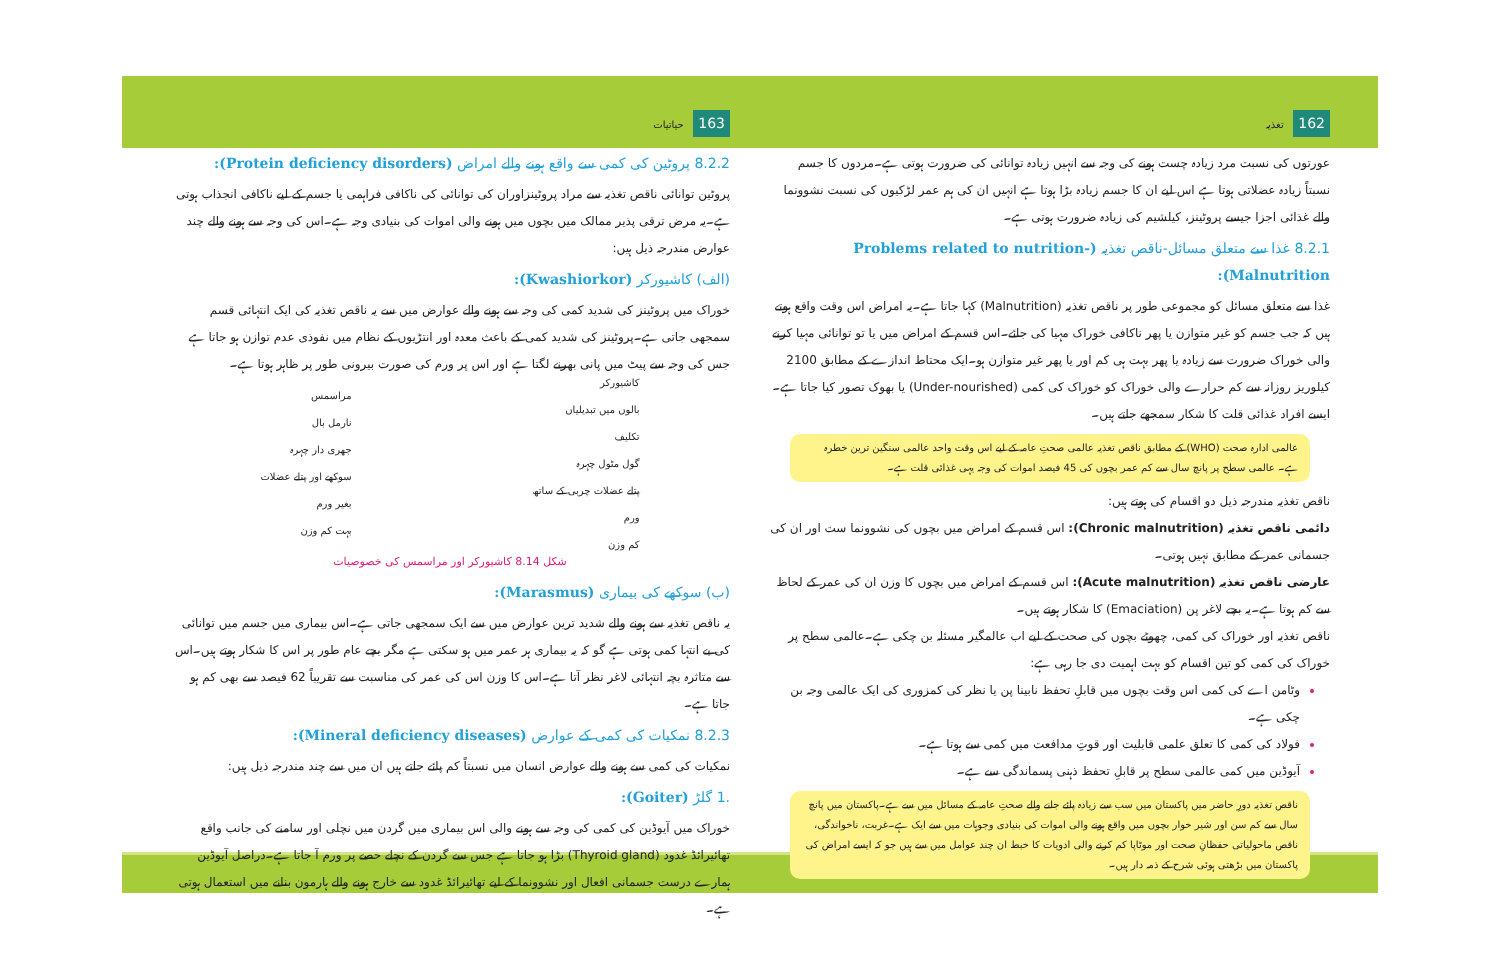163 حیاتیات
8.2.2 پروٹین کی کمی سے واقع ہونے والے امراض (Protein deficiency disorders):
پروٹین توانائی ناقص تغذیہ سے مراد پروٹینزاوران کی توانائی کی ناکافی فراہمی یا جسم کے لیے ناکافی انجذاب ہوتی ہے۔یہ مرض ترقی پذیر ممالک میں بچوں میں ہونے والی اموات کی بنیادی وجہ ہے۔اس کی وجہ سے ہونے والے چند عوارض مندرجہ ذیل ہیں:
(الف) کاشیورکر (Kwashiorkor):
خوراک میں پروٹینز کی شدید کمی کی وجہ سے ہونے والے عوارض میں سے یہ ناقص تغذیہ کی ایک انتہائی قسم سمجھی جاتی ہے۔پروٹینز کی شدید کمی کے باعث معدہ اور انتڑیوں کے نظام میں نفوذی عدم توازن ہو جاتا ہے جس کی وجہ سے پیٹ میں پانی بھرنے لگتا ہے اور اس پر ورم کی صورت بیرونی طور پر ظاہر ہوتا ہے۔
کاشیورکر
بالوں میں تبدیلیاں
تکلیف
گول مٹول چہرہ
پتلے عضلات چربی کے ساتھ
ورم
کم وزن
مراسمس
نارمل بال
جھری دار چہرہ
سوکھے اور پتلے عضلات
بغیر ورم
بہت کم وزن
شکل 8.14 کاشیورکر اور مراسمس کی خصوصیات
(ب) سوکھے کی بیماری (Marasmus):
یہ ناقص تغذیہ سے ہونے والے شدید ترین عوارض میں سے ایک سمجھی جاتی ہے۔اس بیماری میں جسم میں توانائی کی بے انتہا کمی ہوتی ہے گو کہ یہ بیماری ہر عمر میں ہو سکتی ہے مگر بچے عام طور پر اس کا شکار ہوتے ہیں۔اس سے متاثرہ بچہ انتہائی لاغر نظر آتا ہے۔اس کا وزن اس کی عمر کی مناسبت سے تقریباً 62 فیصد سے بھی کم ہو جاتا ہے۔
8.2.3 نمکیات کی کمی کے عوارض (Mineral deficiency diseases):
نمکیات کی کمی سے ہونے والے عوارض انسان میں نسبتاً کم پائے جاتے ہیں ان میں سے چند مندرجہ ذیل ہیں:
.1 گلڑ (Goiter):
خوراک میں آیوڈین کی کمی کی وجہ سے ہونے والی اس بیماری میں گردن میں نچلی اور سامنے کی جانب واقع تھائیرائڈ غدود (Thyroid gland) بڑا ہو جاتا ہے جس سے گردن کے نچلے حصے پر ورم آ جاتا ہے۔دراصل آیوڈین ہمارے درست جسمانی افعال اور نشوونما کے لیے تھائیرائڈ غدود سے خارج ہونے والے ہارمون بنانے میں استعمال ہوتی ہے۔
162 تغذیہ
عورتوں کی نسبت مرد زیادہ چست ہونے کی وجہ سے انہیں زیادہ توانائی کی ضرورت ہوتی ہے۔مردوں کا جسم نسبتاً زیادہ عضلاتی ہوتا ہے اس لیے ان کا جسم زیادہ بڑا ہوتا ہے انہیں ان کی ہم عمر لڑکیوں کی نسبت نشوونما والے غذائی اجزا جیسے پروٹینز، کیلشیم کی زیادہ ضرورت ہوتی ہے۔
8.2.1 غذا سے متعلق مسائل-ناقص تغذیہ (Problems related to nutrition-Malnutrition):
غذا سے متعلق مسائل کو مجموعی طور پر ناقص تغذیہ (Malnutrition) کہا جاتا ہے۔یہ امراض اس وقت واقع ہوتے ہیں کہ جب جسم کو غیر متوازن یا پھر ناکافی خوراک مہیا کی جائے۔اس قسم کے امراض میں یا تو توانائی مہیا کرنے والی خوراک ضرورت سے زیادہ یا پھر بہت ہی کم اور یا پھر غیر متوازن ہو۔ایک محتاط اندازے کے مطابق 2100 کیلوریز روزانہ سے کم حرارے والی خوراک کو خوراک کی کمی (Under-nourished) یا بھوک تصور کیا جاتا ہے۔ایسے افراد غذائی قلت کا شکار سمجھے جاتے ہیں۔
عالمی ادارہ صحت (WHO) کے مطابق ناقص تغذیہ عالمی صحتِ عامہ کے لیے اس وقت واحد عالمی سنگین ترین خطرہ ہے۔ عالمی سطح پر پانچ سال سے کم عمر بچوں کی 45 فیصد اموات کی وجہ یہی غذائی قلت ہے۔
ناقص تغذیہ مندرجہ ذیل دو اقسام کی ہوتے ہیں:
دائمی ناقص تغذیہ (Chronic malnutrition): اس قسم کے امراض میں بچوں کی نشوونما ست اور ان کی جسمانی عمر کے مطابق نہیں ہوتی۔
عارضی ناقص تغذیہ (Acute malnutrition): اس قسم کے امراض میں بچوں کا وزن ان کی عمر کے لحاظ سے کم ہوتا ہے۔یہ بچے لاغر پن (Emaciation) کا شکار ہوتے ہیں۔
ناقص تغذیہ اور خوراک کی کمی، چھوٹے بچوں کی صحت کے لیے اب عالمگیر مسئلہ بن چکی ہے۔عالمی سطح پر خوراک کی کمی کو تین اقسام کو بہت اہمیت دی جا رہی ہے:
وٹامن اے کی کمی اس وقت بچوں میں قابلِ تحفظ نابینا پن یا نظر کی کمزوری کی ایک عالمی وجہ بن چکی ہے۔
فولاد کی کمی کا تعلق علمی قابلیت اور قوتِ مدافعت میں کمی سے ہوتا ہے۔
آیوڈین میں کمی عالمی سطح پر قابلِ تحفظ ذہنی پسماندگی سے ہے۔
ناقص تغذیہ دورِ حاضر میں پاکستان میں سب سے زیادہ پائے جانے والے صحتِ عامہ کے مسائل میں سے ہے۔پاکستان میں پانچ سال سے کم سن اور شیر خوار بچوں میں واقع ہونے والی اموات کی بنیادی وجوہات میں سے ایک ہے۔غربت، ناخواندگی، ناقص ماحولیاتی حفظانِ صحت اور موٹاپا کم کرنے والی ادویات کا خبط ان چند عوامل میں سے ہیں جو کہ ایسے امراض کی پاکستان میں بڑھتی ہوئی شرح کے ذمہ دار ہیں۔